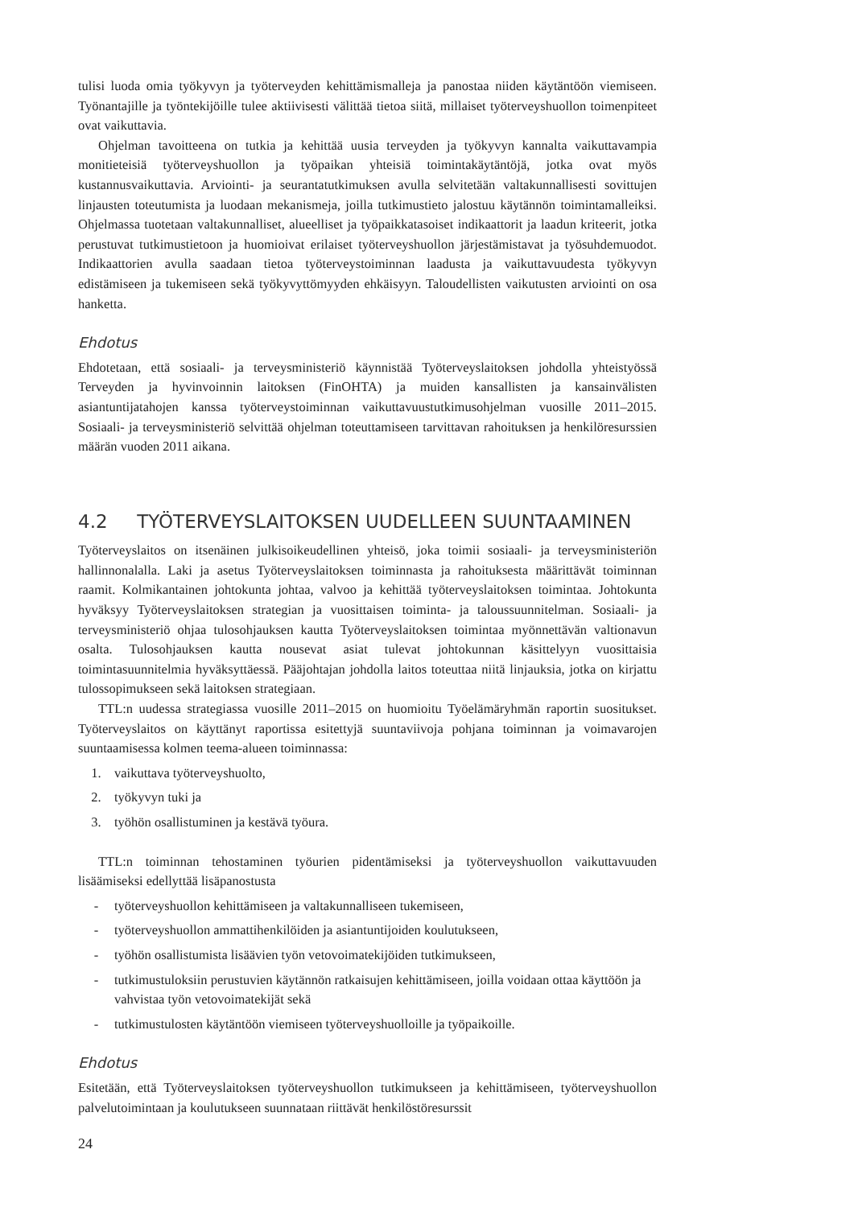tulisi luoda omia työkyvyn ja työterveyden kehittämismalleja ja panostaa niiden käytäntöön viemiseen. Työnantajille ja työntekijöille tulee aktiivisesti välittää tietoa siitä, millaiset työterveyshuollon toimenpiteet ovat vaikuttavia.
Ohjelman tavoitteena on tutkia ja kehittää uusia terveyden ja työkyvyn kannalta vaikuttavampia monitieteisiä työterveyshuollon ja työpaikan yhteisiä toimintakäytäntöjä, jotka ovat myös kustannusvaikuttavia. Arviointi- ja seurantatutkimuksen avulla selvitetään valtakunnallisesti sovittujen linjausten toteutumista ja luodaan mekanismeja, joilla tutkimustieto jalostuu käytännön toimintamalleiksi. Ohjelmassa tuotetaan valtakunnalliset, alueelliset ja työpaikkatasoiset indikaattorit ja laadun kriteerit, jotka perustuvat tutkimustietoon ja huomioivat erilaiset työterveyshuollon järjestämistavat ja työsuhdemuodot. Indikaattorien avulla saadaan tietoa työterveystoiminnan laadusta ja vaikuttavuudesta työkyvyn edistämiseen ja tukemiseen sekä työkyvyttömyyden ehkäisyyn. Taloudellisten vaikutusten arviointi on osa hanketta.
Ehdotus
Ehdotetaan, että sosiaali- ja terveysministeriö käynnistää Työterveyslaitoksen johdolla yhteistyössä Terveyden ja hyvinvoinnin laitoksen (FinOHTA) ja muiden kansallisten ja kansainvälisten asiantuntijatahojen kanssa työterveystoiminnan vaikuttavuustutkimusohjelman vuosille 2011–2015. Sosiaali- ja terveysministeriö selvittää ohjelman toteuttamiseen tarvittavan rahoituksen ja henkilöresurssien määrän vuoden 2011 aikana.
4.2 TYÖTERVEYSLAITOKSEN UUDELLEEN SUUNTAAMINEN
Työterveyslaitos on itsenäinen julkisoikeudellinen yhteisö, joka toimii sosiaali- ja terveysministeriön hallinnonalalla. Laki ja asetus Työterveyslaitoksen toiminnasta ja rahoituksesta määrittävät toiminnan raamit. Kolmikantainen johtokunta johtaa, valvoo ja kehittää työterveyslaitoksen toimintaa. Johtokunta hyväksyy Työterveyslaitoksen strategian ja vuosittaisen toiminta- ja taloussuunnitelman. Sosiaali- ja terveysministeriö ohjaa tulosohjauksen kautta Työterveyslaitoksen toimintaa myönnettävän valtionavun osalta. Tulosohjauksen kautta nousevat asiat tulevat johtokunnan käsittelyyn vuosittaisia toimintasuunnitelmia hyväksyttäessä. Pääjohtajan johdolla laitos toteuttaa niitä linjauksia, jotka on kirjattu tulossopimukseen sekä laitoksen strategiaan.
TTL:n uudessa strategiassa vuosille 2011–2015 on huomioitu Työelämäryhmän raportin suositukset. Työterveyslaitos on käyttänyt raportissa esitettyjä suuntaviivoja pohjana toiminnan ja voimavarojen suuntaamisessa kolmen teema-alueen toiminnassa:
1. vaikuttava työterveyshuolto,
2. työkyvyn tuki ja
3. työhön osallistuminen ja kestävä työura.
TTL:n toiminnan tehostaminen työurien pidentämiseksi ja työterveyshuollon vaikuttavuuden lisäämiseksi edellyttää lisäpanostusta
- työterveyshuollon kehittämiseen ja valtakunnalliseen tukemiseen,
- työterveyshuollon ammattihenkilöiden ja asiantuntijoiden koulutukseen,
- työhön osallistumista lisäävien työn vetovoimatekijöiden tutkimukseen,
- tutkimustuloksiin perustuvien käytännön ratkaisujen kehittämiseen, joilla voidaan ottaa käyttöön ja vahvistaa työn vetovoimatekijät sekä
- tutkimustulosten käytäntöön viemiseen työterveyshuolloille ja työpaikoille.
Ehdotus
Esitetään, että Työterveyslaitoksen työterveyshuollon tutkimukseen ja kehittämiseen, työterveyshuollon palvelutoimintaan ja koulutukseen suunnataan riittävät henkilöstöresurssit
24